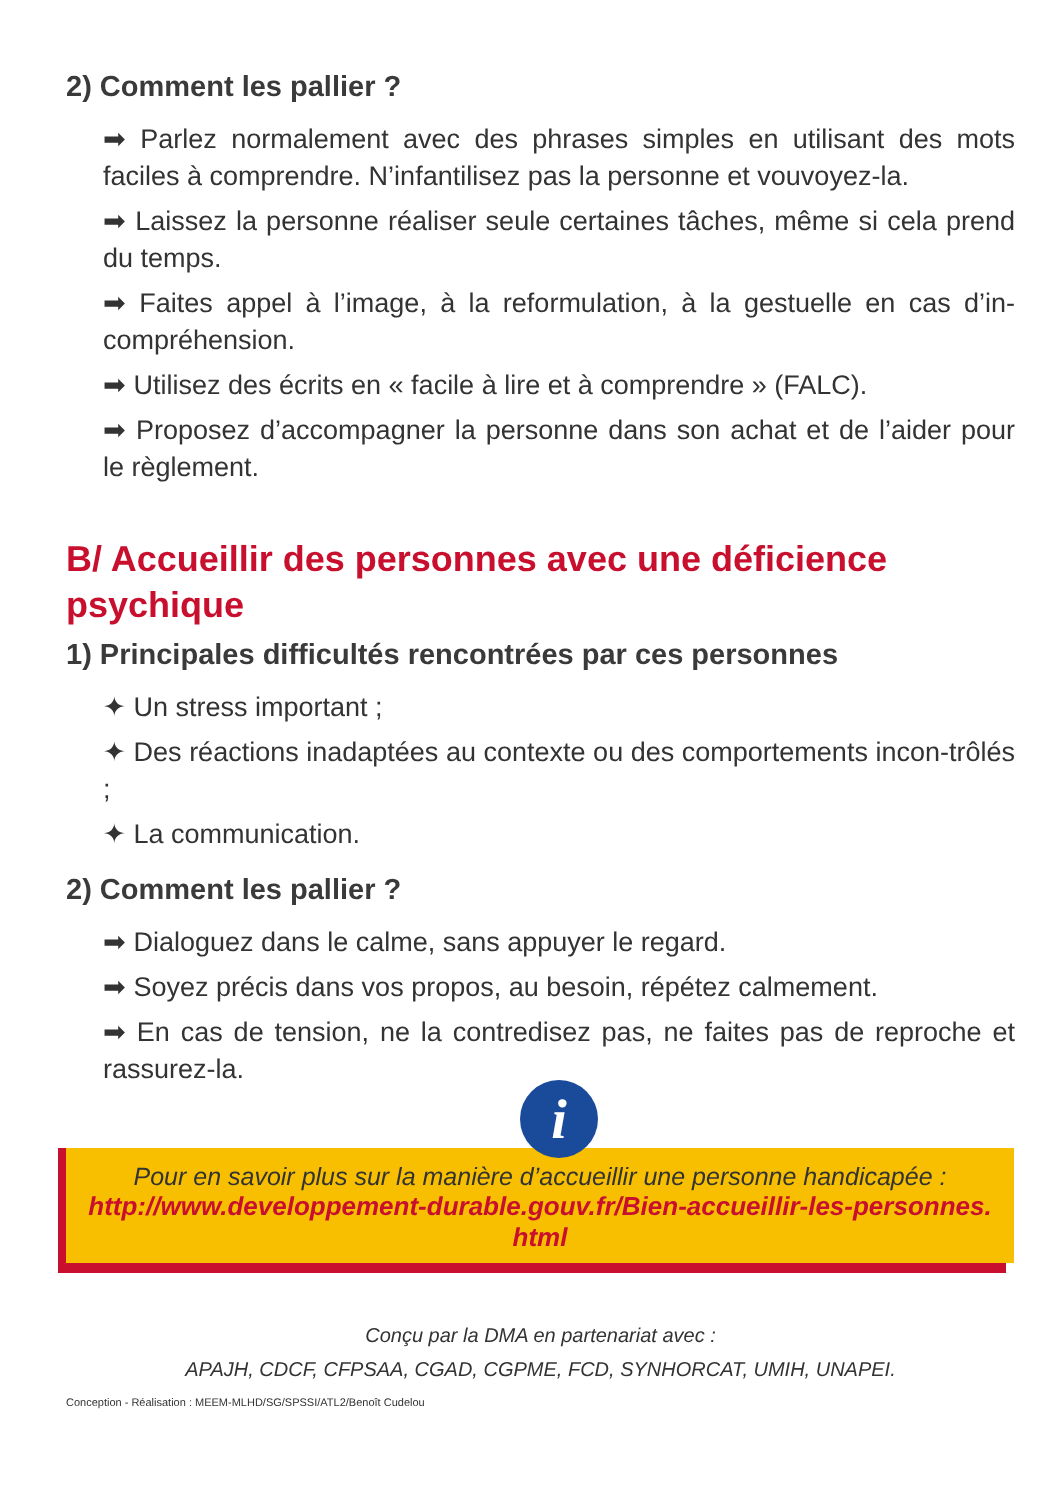2) Comment les pallier ?
➡ Parlez normalement avec des phrases simples en utilisant des mots faciles à comprendre. N’infantilisez pas la personne et vouvoyez-la.
➡ Laissez la personne réaliser seule certaines tâches, même si cela prend du temps.
➡ Faites appel à l’image, à la reformulation, à la gestuelle en cas d’in-compréhension.
➡ Utilisez des écrits en « facile à lire et à comprendre » (FALC).
➡ Proposez d’accompagner la personne dans son achat et de l’aider pour le règlement.
B/ Accueillir des personnes avec une déficience psychique
1) Principales difficultés rencontrées par ces personnes
✦ Un stress important ;
✦ Des réactions inadaptées au contexte ou des comportements incon-trôlés ;
✦ La communication.
2) Comment les pallier ?
➡ Dialoguez dans le calme, sans appuyer le regard.
➡ Soyez précis dans vos propos, au besoin, répétez calmement.
➡ En cas de tension, ne la contredisez pas, ne faites pas de reproche et rassurez-la.
i
Pour en savoir plus sur la manière d’accueillir une personne handicapée :
http://www.developpement-durable.gouv.fr/Bien-accueillir-les-personnes.
html
Conçu par la DMA en partenariat avec :
APAJH, CDCF, CFPSAA, CGAD, CGPME, FCD, SYNHORCAT, UMIH, UNAPEI.
Conception - Réalisation : MEEM-MLHD/SG/SPSSI/ATL2/Benoît Cudelou